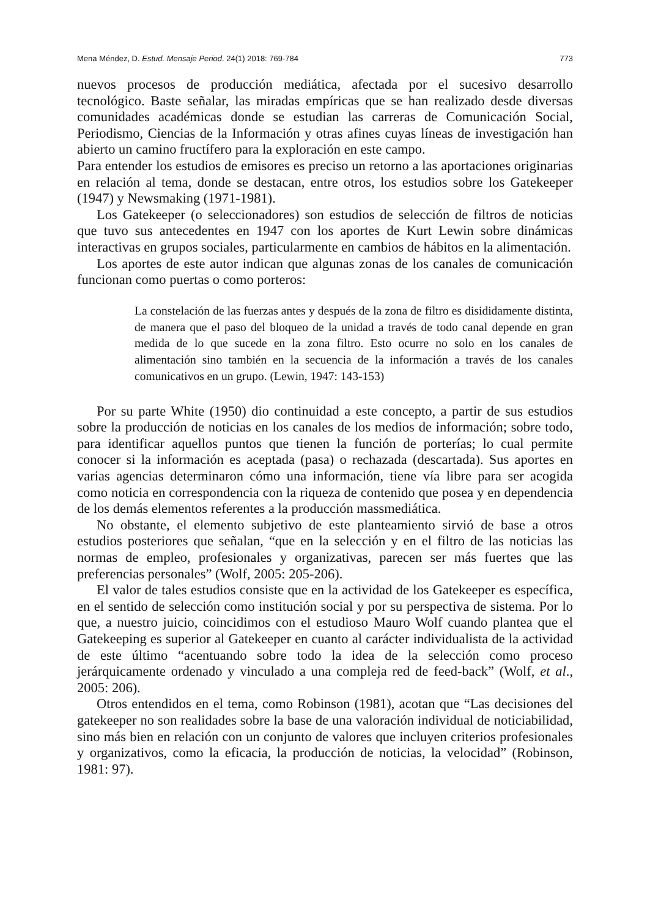Mena Méndez, D. Estud. Mensaje Period. 24(1) 2018: 769-784 773
nuevos procesos de producción mediática, afectada por el sucesivo desarrollo tecnológico. Baste señalar, las miradas empíricas que se han realizado desde diversas comunidades académicas donde se estudian las carreras de Comunicación Social, Periodismo, Ciencias de la Información y otras afines cuyas líneas de investigación han abierto un camino fructífero para la exploración en este campo.
Para entender los estudios de emisores es preciso un retorno a las aportaciones originarias en relación al tema, donde se destacan, entre otros, los estudios sobre los Gatekeeper (1947) y Newsmaking (1971-1981).
Los Gatekeeper (o seleccionadores) son estudios de selección de filtros de noticias que tuvo sus antecedentes en 1947 con los aportes de Kurt Lewin sobre dinámicas interactivas en grupos sociales, particularmente en cambios de hábitos en la alimentación.
Los aportes de este autor indican que algunas zonas de los canales de comunicación funcionan como puertas o como porteros:
La constelación de las fuerzas antes y después de la zona de filtro es disididamente distinta, de manera que el paso del bloqueo de la unidad a través de todo canal depende en gran medida de lo que sucede en la zona filtro. Esto ocurre no solo en los canales de alimentación sino también en la secuencia de la información a través de los canales comunicativos en un grupo. (Lewin, 1947: 143-153)
Por su parte White (1950) dio continuidad a este concepto, a partir de sus estudios sobre la producción de noticias en los canales de los medios de información; sobre todo, para identificar aquellos puntos que tienen la función de porterías; lo cual permite conocer si la información es aceptada (pasa) o rechazada (descartada). Sus aportes en varias agencias determinaron cómo una información, tiene vía libre para ser acogida como noticia en correspondencia con la riqueza de contenido que posea y en dependencia de los demás elementos referentes a la producción massmediática.
No obstante, el elemento subjetivo de este planteamiento sirvió de base a otros estudios posteriores que señalan, “que en la selección y en el filtro de las noticias las normas de empleo, profesionales y organizativas, parecen ser más fuertes que las preferencias personales” (Wolf, 2005: 205-206).
El valor de tales estudios consiste que en la actividad de los Gatekeeper es específica, en el sentido de selección como institución social y por su perspectiva de sistema. Por lo que, a nuestro juicio, coincidimos con el estudioso Mauro Wolf cuando plantea que el Gatekeeping es superior al Gatekeeper en cuanto al carácter individualista de la actividad de este último “acentuando sobre todo la idea de la selección como proceso jerárquicamente ordenado y vinculado a una compleja red de feed-back” (Wolf, et al., 2005: 206).
Otros entendidos en el tema, como Robinson (1981), acotan que “Las decisiones del gatekeeper no son realidades sobre la base de una valoración individual de noticiabilidad, sino más bien en relación con un conjunto de valores que incluyen criterios profesionales y organizativos, como la eficacia, la producción de noticias, la velocidad” (Robinson, 1981: 97).